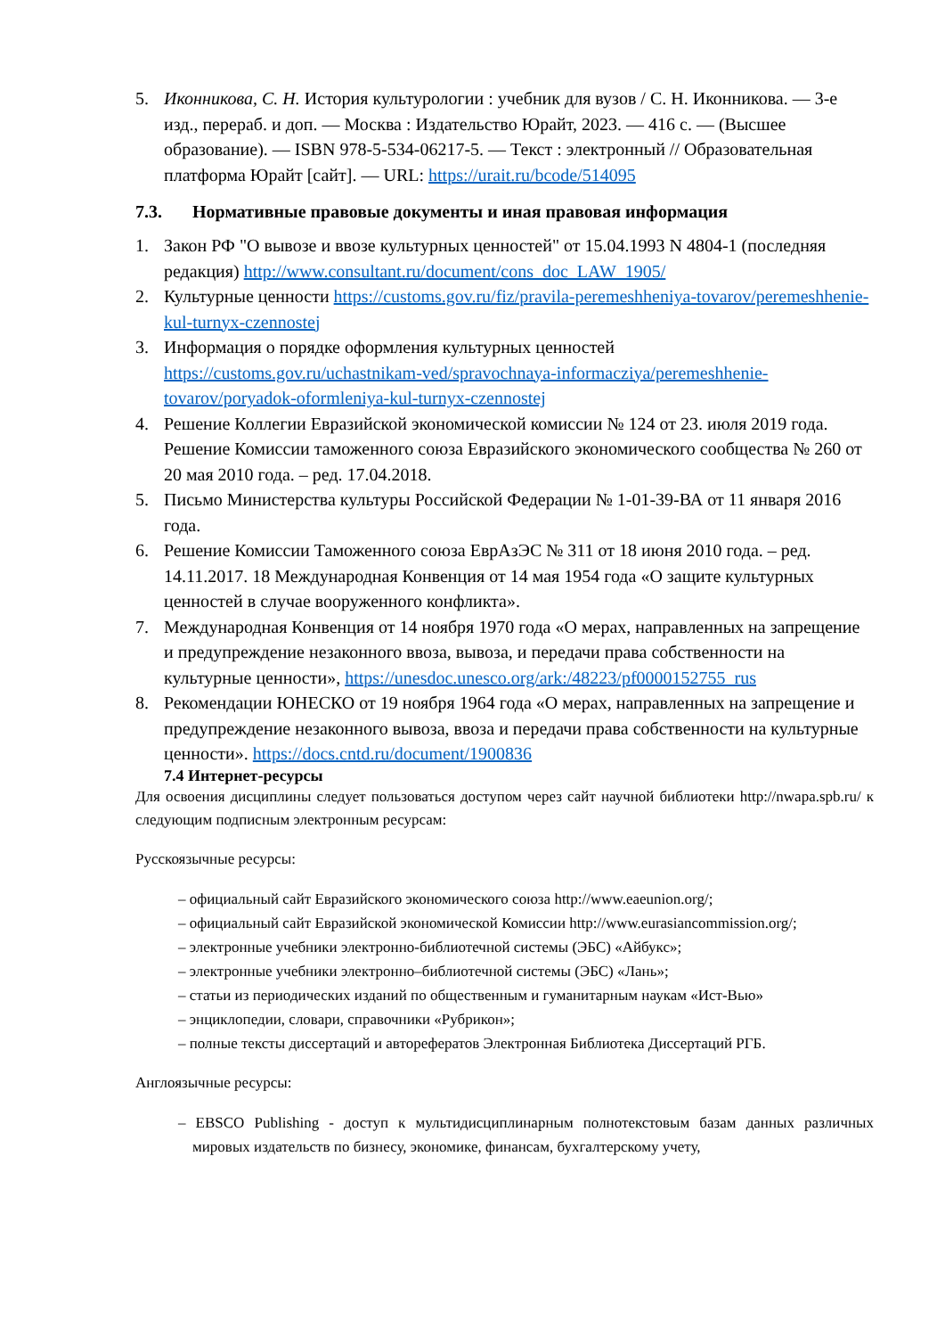5. Иконникова, С. Н. История культурологии : учебник для вузов / С. Н. Иконникова. — 3-е изд., перераб. и доп. — Москва : Издательство Юрайт, 2023. — 416 с. — (Высшее образование). — ISBN 978-5-534-06217-5. — Текст : электронный // Образовательная платформа Юрайт [сайт]. — URL: https://urait.ru/bcode/514095
7.3. Нормативные правовые документы и иная правовая информация
1. Закон РФ "О вывозе и ввозе культурных ценностей" от 15.04.1993 N 4804-1 (последняя редакция) http://www.consultant.ru/document/cons_doc_LAW_1905/
2. Культурные ценности https://customs.gov.ru/fiz/pravila-peremeshheniya-tovarov/peremeshhenie-kul-turnyx-czennostej
3. Информация о порядке оформления культурных ценностей https://customs.gov.ru/uchastnikam-ved/spravochnaya-informacziya/peremeshhenie-tovarov/poryadok-oformleniya-kul-turnyx-czennostej
4. Решение Коллегии Евразийской экономической комиссии № 124 от 23. июля 2019 года. Решение Комиссии таможенного союза Евразийского экономического сообщества № 260 от 20 мая 2010 года. – ред. 17.04.2018.
5. Письмо Министерства культуры Российской Федерации № 1-01-39-ВА от 11 января 2016 года.
6. Решение Комиссии Таможенного союза ЕврАзЭС № 311 от 18 июня 2010 года. – ред. 14.11.2017. 18 Международная Конвенция от 14 мая 1954 года «О защите культурных ценностей в случае вооруженного конфликта».
7. Международная Конвенция от 14 ноября 1970 года «О мерах, направленных на запрещение и предупреждение незаконного ввоза, вывоза, и передачи права собственности на культурные ценности», https://unesdoc.unesco.org/ark:/48223/pf0000152755_rus
8. Рекомендации ЮНЕСКО от 19 ноября 1964 года «О мерах, направленных на запрещение и предупреждение незаконного вывоза, ввоза и передачи права собственности на культурные ценности». https://docs.cntd.ru/document/1900836
7.4 Интернет-ресурсы
Для освоения дисциплины следует пользоваться доступом через сайт научной библиотеки http://nwapa.spb.ru/ к следующим подписным электронным ресурсам:
Русскоязычные ресурсы:
– официальный сайт Евразийского экономического союза http://www.eaeunion.org/;
– официальный сайт Евразийской экономической Комиссии http://www.eurasiancommission.org/;
– электронные учебники электронно-библиотечной системы (ЭБС) «Айбукс»;
– электронные учебники электронно–библиотечной системы (ЭБС) «Лань»;
– статьи из периодических изданий по общественным и гуманитарным наукам «Ист-Вью»
– энциклопедии, словари, справочники «Рубрикон»;
– полные тексты диссертаций и авторефератов Электронная Библиотека Диссертаций РГБ.
Англоязычные ресурсы:
– EBSCO Publishing - доступ к мультидисциплинарным полнотекстовым базам данных различных мировых издательств по бизнесу, экономике, финансам, бухгалтерскому учету,